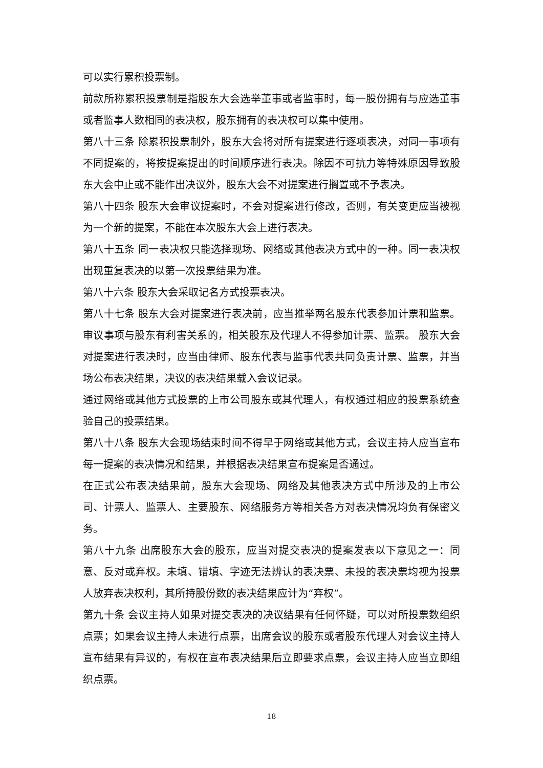可以实行累积投票制。
前款所称累积投票制是指股东大会选举董事或者监事时，每一股份拥有与应选董事或者监事人数相同的表决权，股东拥有的表决权可以集中使用。
第八十三条 除累积投票制外，股东大会将对所有提案进行逐项表决，对同一事项有不同提案的，将按提案提出的时间顺序进行表决。除因不可抗力等特殊原因导致股东大会中止或不能作出决议外，股东大会不对提案进行搁置或不予表决。
第八十四条 股东大会审议提案时，不会对提案进行修改，否则，有关变更应当被视为一个新的提案，不能在本次股东大会上进行表决。
第八十五条 同一表决权只能选择现场、网络或其他表决方式中的一种。同一表决权出现重复表决的以第一次投票结果为准。
第八十六条 股东大会采取记名方式投票表决。
第八十七条 股东大会对提案进行表决前，应当推举两名股东代表参加计票和监票。审议事项与股东有利害关系的，相关股东及代理人不得参加计票、监票。 股东大会对提案进行表决时，应当由律师、股东代表与监事代表共同负责计票、监票，并当场公布表决结果，决议的表决结果载入会议记录。
通过网络或其他方式投票的上市公司股东或其代理人，有权通过相应的投票系统查验自己的投票结果。
第八十八条 股东大会现场结束时间不得早于网络或其他方式，会议主持人应当宣布每一提案的表决情况和结果，并根据表决结果宣布提案是否通过。
在正式公布表决结果前，股东大会现场、网络及其他表决方式中所涉及的上市公司、计票人、监票人、主要股东、网络服务方等相关各方对表决情况均负有保密义务。
第八十九条 出席股东大会的股东，应当对提交表决的提案发表以下意见之一：同意、反对或弃权。未填、错填、字迹无法辨认的表决票、未投的表决票均视为投票人放弃表决权利，其所持股份数的表决结果应计为“弃权”。
第九十条 会议主持人如果对提交表决的决议结果有任何怀疑，可以对所投票数组织点票；如果会议主持人未进行点票，出席会议的股东或者股东代理人对会议主持人宣布结果有异议的，有权在宣布表决结果后立即要求点票，会议主持人应当立即组织点票。
18